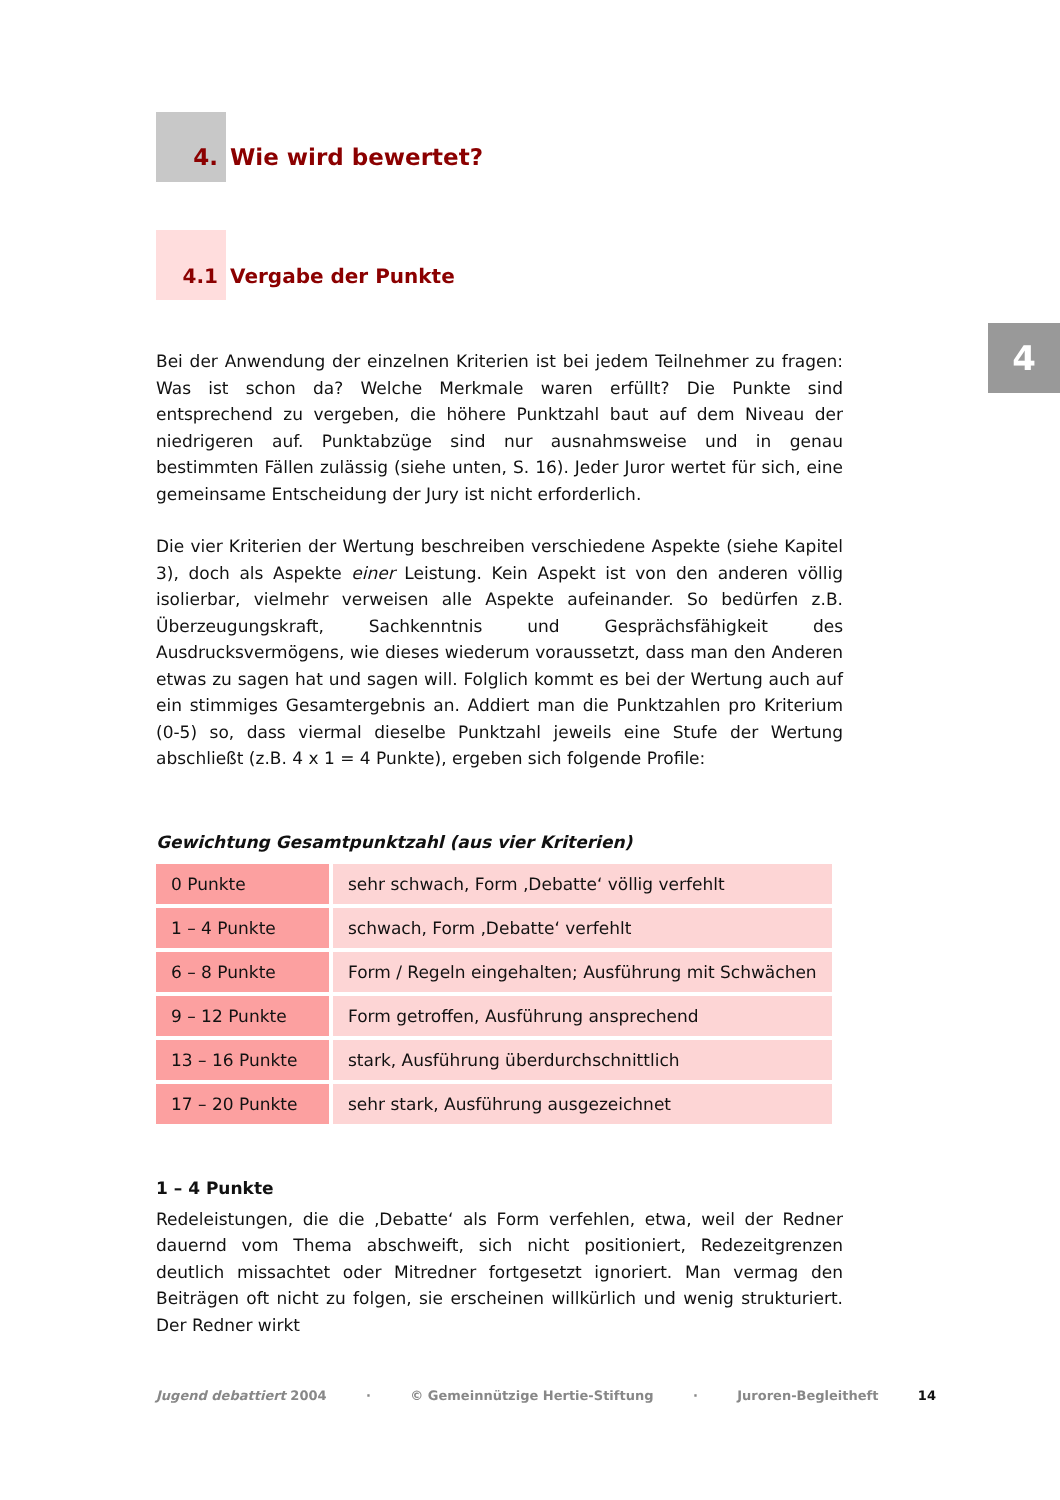4
4. Wie wird bewertet?
4.1 Vergabe der Punkte
Bei der Anwendung der einzelnen Kriterien ist bei jedem Teilnehmer zu fragen: Was ist schon da? Welche Merkmale waren erfüllt? Die Punkte sind entsprechend zu vergeben, die höhere Punktzahl baut auf dem Niveau der niedrigeren auf. Punktabzüge sind nur ausnahmsweise und in genau bestimmten Fällen zulässig (siehe unten, S. 16). Jeder Juror wertet für sich, eine gemeinsame Entscheidung der Jury ist nicht erforderlich.
Die vier Kriterien der Wertung beschreiben verschiedene Aspekte (siehe Kapitel 3), doch als Aspekte einer Leistung. Kein Aspekt ist von den anderen völlig isolierbar, vielmehr verweisen alle Aspekte aufeinander. So bedürfen z.B. Überzeugungskraft, Sachkenntnis und Gesprächsfähigkeit des Ausdrucksvermögens, wie dieses wiederum voraussetzt, dass man den Anderen etwas zu sagen hat und sagen will. Folglich kommt es bei der Wertung auch auf ein stimmiges Gesamtergebnis an. Addiert man die Punktzahlen pro Kriterium (0-5) so, dass viermal dieselbe Punktzahl jeweils eine Stufe der Wertung abschließt (z.B. 4 x 1 = 4 Punkte), ergeben sich folgende Profile:
Gewichtung Gesamtpunktzahl (aus vier Kriterien)
| 0 Punkte | sehr schwach, Form ‚Debatte‘ völlig verfehlt |
| 1 – 4 Punkte | schwach, Form ‚Debatte‘ verfehlt |
| 6 – 8 Punkte | Form / Regeln eingehalten; Ausführung mit Schwächen |
| 9 – 12 Punkte | Form getroffen, Ausführung ansprechend |
| 13 – 16 Punkte | stark, Ausführung überdurchschnittlich |
| 17 – 20 Punkte | sehr stark, Ausführung ausgezeichnet |
1 – 4 Punkte
Redeleistungen, die die ‚Debatte‘ als Form verfehlen, etwa, weil der Redner dauernd vom Thema abschweift, sich nicht positioniert, Redezeitgrenzen deutlich missachtet oder Mitredner fortgesetzt ignoriert. Man vermag den Beiträgen oft nicht zu folgen, sie erscheinen willkürlich und wenig strukturiert. Der Redner wirkt
Jugend debattiert 2004 · © Gemeinnützige Hertie-Stiftung · Juroren-Begleitheft 14